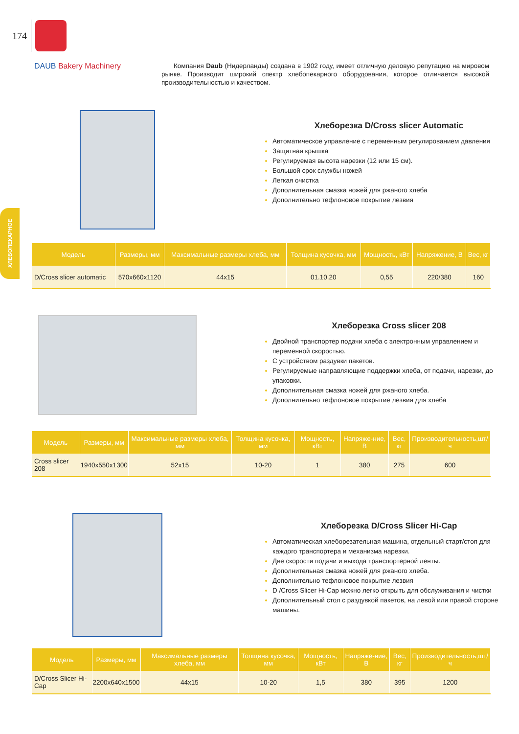174
ХЛЕБОПЕКАРНОЕ
DAUB Bakery Machinery
Компания Daub (Нидерланды) создана в 1902 году, имеет отличную деловую репутацию на мировом рынке. Производит широкий спектр хлебопекарного оборудования, которое отличается высокой производительностью и качеством.
Хлеборезка D/Cross slicer Automatic
Автоматическое управление с переменным регулированием давления
Защитная крышка
Регулируемая высота нарезки (12 или 15 см).
Большой срок службы ножей
Легкая очистка
Дополнительная смазка ножей для ржаного хлеба
Дополнительно тефлоновое покрытие лезвия
| Модель | Размеры, мм | Максимальные размеры хлеба, мм | Толщина кусочка, мм | Мощность, кВт | Напряжение, В | Вес, кг |
| --- | --- | --- | --- | --- | --- | --- |
| D/Cross slicer automatic | 570x660x1120 | 44x15 | 01.10.20 | 0,55 | 220/380 | 160 |
Хлеборезка Cross slicer 208
Двойной транспортер подачи хлеба с электронным управлением и переменной скоростью.
С устройством раздувки пакетов.
Регулируемые направляющие поддержки хлеба, от подачи, нарезки, до упаковки.
Дополнительная смазка ножей для ржаного хлеба.
Дополнительно тефлоновое покрытие лезвия для хлеба
| Модель | Размеры, мм | Максимальные размеры хлеба, мм | Толщина кусочка, мм | Мощность, кВт | Напряже-ние, В | Вес, кг | Производительность,шт/ч |
| --- | --- | --- | --- | --- | --- | --- | --- |
| Cross slicer 208 | 1940x550x1300 | 52x15 | 10-20 | 1 | 380 | 275 | 600 |
Хлеборезка D/Cross Slicer Hi-Cap
Автоматическая хлеборезательная машина, отдельный старт/стоп для каждого транспортера и механизма нарезки.
Две скорости подачи и выхода транспортерной ленты.
Дополнительная смазка ножей для ржаного хлеба.
Дополнительно тефлоновое покрытие лезвия
D /Cross Slicer Hi-Cap можно легко открыть для обслуживания и чистки
Дополнительный стол с раздувкой пакетов, на левой или правой стороне машины.
| Модель | Размеры, мм | Максимальные размеры хлеба, мм | Толщина кусочка, мм | Мощность, кВт | Напряже-ние, В | Вес, кг | Производительность,шт/ч |
| --- | --- | --- | --- | --- | --- | --- | --- |
| D/Cross Slicer Hi-Cap | 2200x640x1500 | 44x15 | 10-20 | 1,5 | 380 | 395 | 1200 |